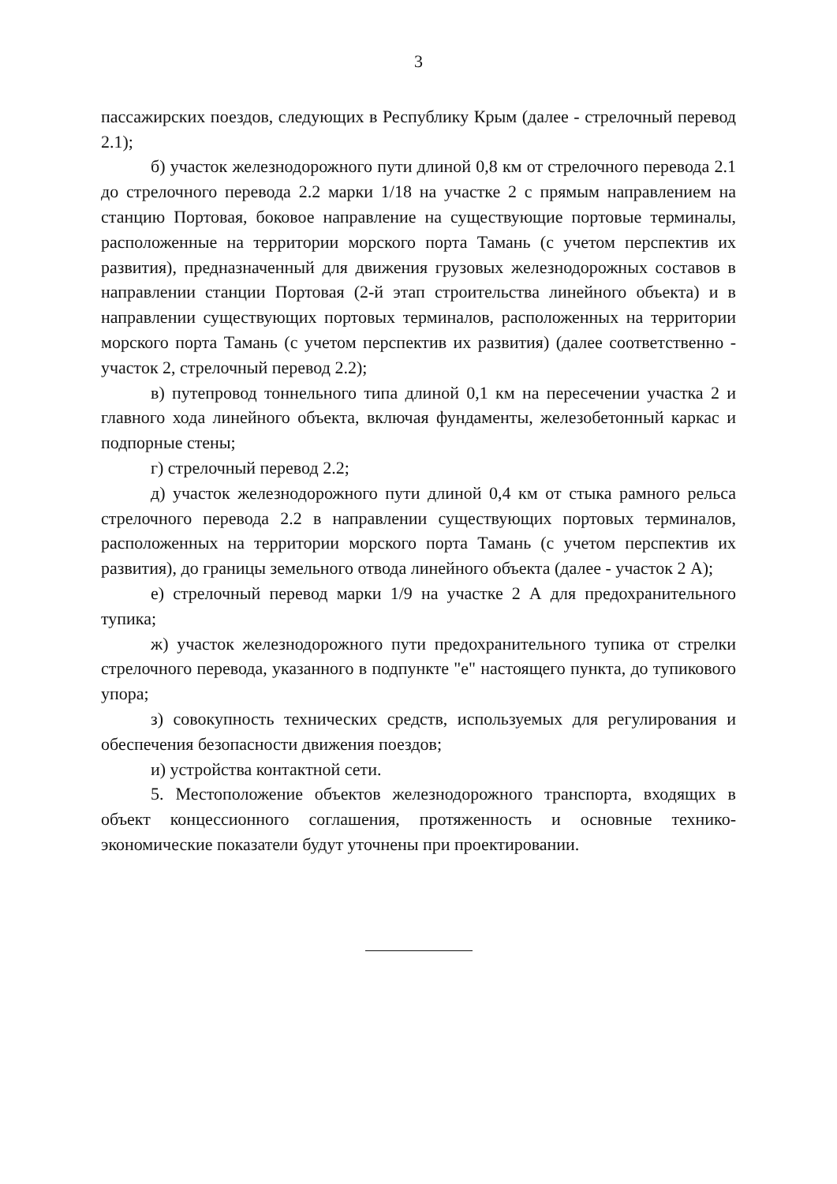3
пассажирских поездов, следующих в Республику Крым (далее - стрелочный перевод 2.1);
б) участок железнодорожного пути длиной 0,8 км от стрелочного перевода 2.1 до стрелочного перевода 2.2 марки 1/18 на участке 2 с прямым направлением на станцию Портовая, боковое направление на существующие портовые терминалы, расположенные на территории морского порта Тамань (с учетом перспектив их развития), предназначенный для движения грузовых железнодорожных составов в направлении станции Портовая (2-й этап строительства линейного объекта) и в направлении существующих портовых терминалов, расположенных на территории морского порта Тамань (с учетом перспектив их развития) (далее соответственно - участок 2, стрелочный перевод 2.2);
в) путепровод тоннельного типа длиной 0,1 км на пересечении участка 2 и главного хода линейного объекта, включая фундаменты, железобетонный каркас и подпорные стены;
г) стрелочный перевод 2.2;
д) участок железнодорожного пути длиной 0,4 км от стыка рамного рельса стрелочного перевода 2.2 в направлении существующих портовых терминалов, расположенных на территории морского порта Тамань (с учетом перспектив их развития), до границы земельного отвода линейного объекта (далее - участок 2 А);
е) стрелочный перевод марки 1/9 на участке 2 А для предохранительного тупика;
ж) участок железнодорожного пути предохранительного тупика от стрелки стрелочного перевода, указанного в подпункте "е" настоящего пункта, до тупикового упора;
з) совокупность технических средств, используемых для регулирования и обеспечения безопасности движения поездов;
и) устройства контактной сети.
5. Местоположение объектов железнодорожного транспорта, входящих в объект концессионного соглашения, протяженность и основные технико-экономические показатели будут уточнены при проектировании.